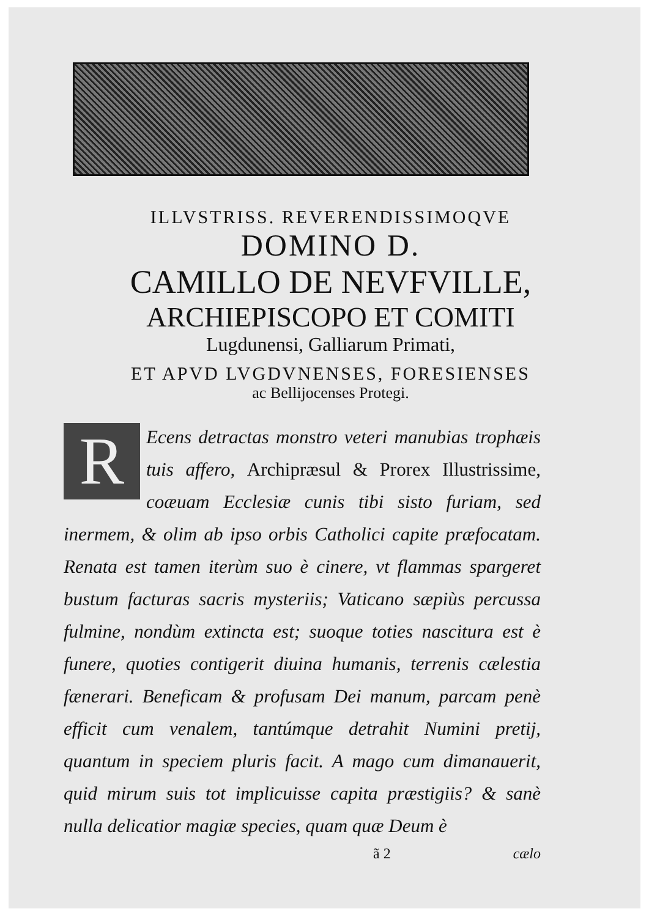ILLVSTRISS. REVERENDISSIMOQVE
DOMINO D.
CAMILLO DE NEVFVILLE,
ARCHIEPISCOPO ET COMITI
Lugdunensi, Galliarum Primati,
ET APVD LVGDVNENSES, FORESIENSES
ac Bellijocenses Protegi.
REcens detractas monstro veteri manubias trophæis tuis affero, Archipræsul & Prorex Illustrissime, coæuam Ecclesiæ cunis tibi sisto furiam, sed inermem, & olim ab ipso orbis Catholici capite præfocatam. Renata est tamen iterùm suo è cinere, vt flammas spargeret bustum facturas sacris mysteriis; Vaticano sæpiùs percussa fulmine, nondùm extincta est; suoque toties nascitura est è funere, quoties contigerit diuina humanis, terrenis cælestia fænerari. Beneficam & profusam Dei manum, parcam penè efficit cum venalem, tantúmque detrahit Numini pretij, quantum in speciem pluris facit. A mago cum dimanauerit, quid mirum suis tot implicuisse capita præstigiis? & sanè nulla delicatior magiæ species, quam quæ Deum è
ã 2 cælo